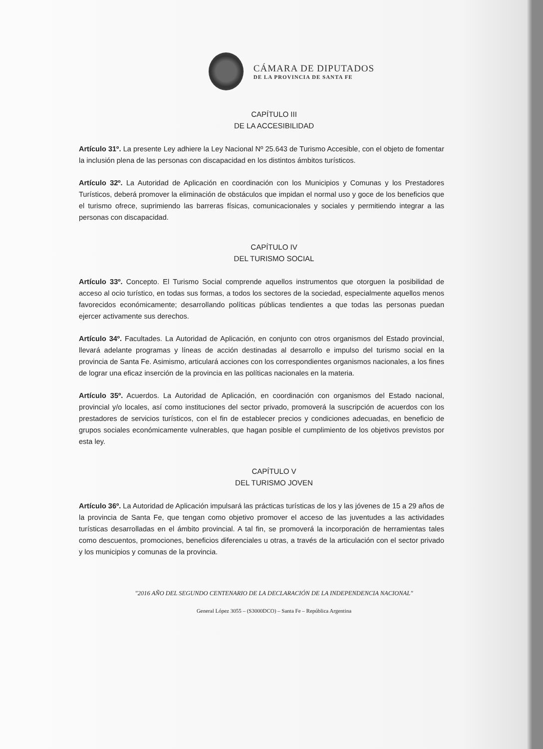CÁMARA DE DIPUTADOS
DE LA PROVINCIA DE SANTA FE
CAPÍTULO III
DE LA ACCESIBILIDAD
Artículo 31º. La presente Ley adhiere la Ley Nacional Nº 25.643 de Turismo Accesible, con el objeto de fomentar la inclusión plena de las personas con discapacidad en los distintos ámbitos turísticos.
Artículo 32º. La Autoridad de Aplicación en coordinación con los Municipios y Comunas y los Prestadores Turísticos, deberá promover la eliminación de obstáculos que impidan el normal uso y goce de los beneficios que el turismo ofrece, suprimiendo las barreras físicas, comunicacionales y sociales y permitiendo integrar a las personas con discapacidad.
CAPÍTULO IV
DEL TURISMO SOCIAL
Artículo 33º. Concepto. El Turismo Social comprende aquellos instrumentos que otorguen la posibilidad de acceso al ocio turístico, en todas sus formas, a todos los sectores de la sociedad, especialmente aquellos menos favorecidos económicamente; desarrollando políticas públicas tendientes a que todas las personas puedan ejercer activamente sus derechos.
Artículo 34º. Facultades. La Autoridad de Aplicación, en conjunto con otros organismos del Estado provincial, llevará adelante programas y líneas de acción destinadas al desarrollo e impulso del turismo social en la provincia de Santa Fe. Asimismo, articulará acciones con los correspondientes organismos nacionales, a los fines de lograr una eficaz inserción de la provincia en las políticas nacionales en la materia.
Artículo 35º. Acuerdos. La Autoridad de Aplicación, en coordinación con organismos del Estado nacional, provincial y/o locales, así como instituciones del sector privado, promoverá la suscripción de acuerdos con los prestadores de servicios turísticos, con el fin de establecer precios y condiciones adecuadas, en beneficio de grupos sociales económicamente vulnerables, que hagan posible el cumplimiento de los objetivos previstos por esta ley.
CAPÍTULO V
DEL TURISMO JOVEN
Artículo 36º. La Autoridad de Aplicación impulsará las prácticas turísticas de los y las jóvenes de 15 a 29 años de la provincia de Santa Fe, que tengan como objetivo promover el acceso de las juventudes a las actividades turísticas desarrolladas en el ámbito provincial. A tal fin, se promoverá la incorporación de herramientas tales como descuentos, promociones, beneficios diferenciales u otras, a través de la articulación con el sector privado y los municipios y comunas de la provincia.
"2016 AÑO DEL SEGUNDO CENTENARIO DE LA DECLARACIÓN DE LA INDEPENDENCIA NACIONAL"
General López 3055 – (S3000DCO) – Santa Fe – República Argentina